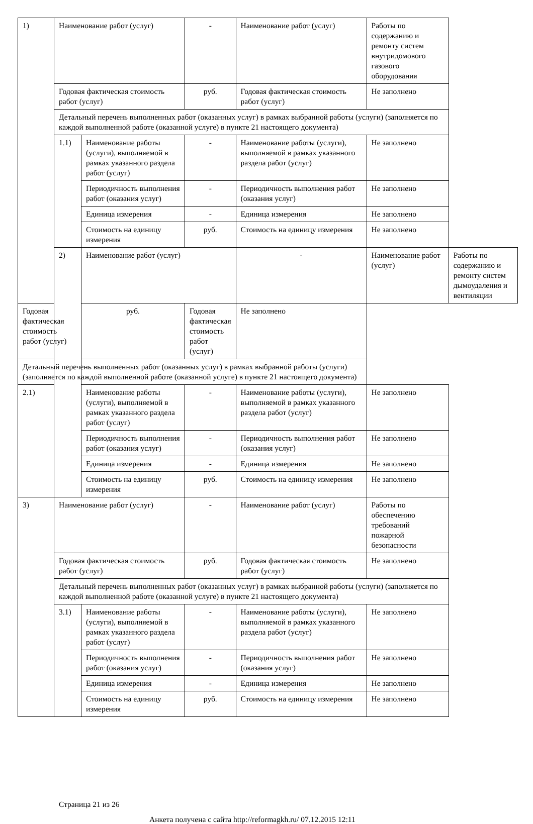| 1) | Наименование работ (услуг) | | - | Наименование работ (услуг) | Работы по содержанию и ремонту систем внутридомового газового оборудования | |
| | Годовая фактическая стоимость работ (услуг) | | руб. | Годовая фактическая стоимость работ (услуг) | Не заполнено | |
| | Детальный перечень выполненных работ (оказанных услуг) в рамках выбранной работы (услуги) (заполняется по каждой выполненной работе (оказанной услуге) в пункте 21 настоящего документа) | | | | | |
| | 1.1) | Наименование работы (услуги), выполняемой в рамках указанного раздела работ (услуг) | - | Наименование работы (услуги), выполняемой в рамках указанного раздела работ (услуг) | Не заполнено | |
| | | Периодичность выполнения работ (оказания услуг) | - | Периодичность выполнения работ (оказания услуг) | Не заполнено | |
| | | Единица измерения | - | Единица измерения | Не заполнено | |
| | | Стоимость на единицу измерения | руб. | Стоимость на единицу измерения | Не заполнено | |
| | 2) | Наименование работ (услуг) | | - | Наименование работ (услуг) | Работы по содержанию и ремонту систем дымоудаления и вентиляции |
| Годовая фактическая стоимость работ (услуг) | | руб. | Годовая фактическая стоимость работ (услуг) | Не заполнено | | |
| Детальный перечень выполненных работ (оказанных услуг) в рамках выбранной работы (услуги) (заполняется по каждой выполненной работе (оказанной услуге) в пункте 21 настоящего документа) | | | | | | |
| 2.1) | | Наименование работы (услуги), выполняемой в рамках указанного раздела работ (услуг) | - | Наименование работы (услуги), выполняемой в рамках указанного раздела работ (услуг) | Не заполнено | |
| | | Периодичность выполнения работ (оказания услуг) | - | Периодичность выполнения работ (оказания услуг) | Не заполнено | |
| | | Единица измерения | - | Единица измерения | Не заполнено | |
| | | Стоимость на единицу измерения | руб. | Стоимость на единицу измерения | Не заполнено | |
| 3) | Наименование работ (услуг) | | - | Наименование работ (услуг) | Работы по обеспечению требований пожарной безопасности | |
| | Годовая фактическая стоимость работ (услуг) | | руб. | Годовая фактическая стоимость работ (услуг) | Не заполнено | |
| | Детальный перечень выполненных работ (оказанных услуг) в рамках выбранной работы (услуги) (заполняется по каждой выполненной работе (оказанной услуге) в пункте 21 настоящего документа) | | | | | |
| | 3.1) | Наименование работы (услуги), выполняемой в рамках указанного раздела работ (услуг) | - | Наименование работы (услуги), выполняемой в рамках указанного раздела работ (услуг) | Не заполнено | |
| | | Периодичность выполнения работ (оказания услуг) | - | Периодичность выполнения работ (оказания услуг) | Не заполнено | |
| | | Единица измерения | - | Единица измерения | Не заполнено | |
| | | Стоимость на единицу измерения | руб. | Стоимость на единицу измерения | Не заполнено | |
Страница 21 из 26
Анкета получена с сайта http://reformagkh.ru/ 07.12.2015 12:11